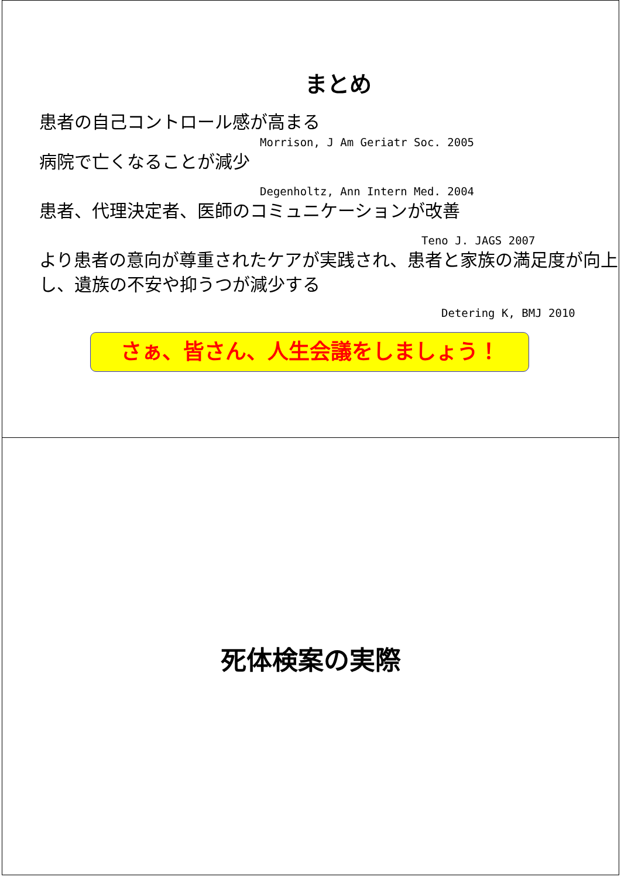まとめ
患者の自己コントロール感が高まる
Morrison, J Am Geriatr Soc. 2005
病院で亡くなることが減少
Degenholtz, Ann Intern Med. 2004
患者、代理決定者、医師のコミュニケーションが改善
Teno J. JAGS 2007
より患者の意向が尊重されたケアが実践され、患者と家族の満足度が向上し、遺族の不安や抑うつが減少する
Detering K, BMJ 2010
さぁ、皆さん、人生会議をしましょう！
死体検案の実際